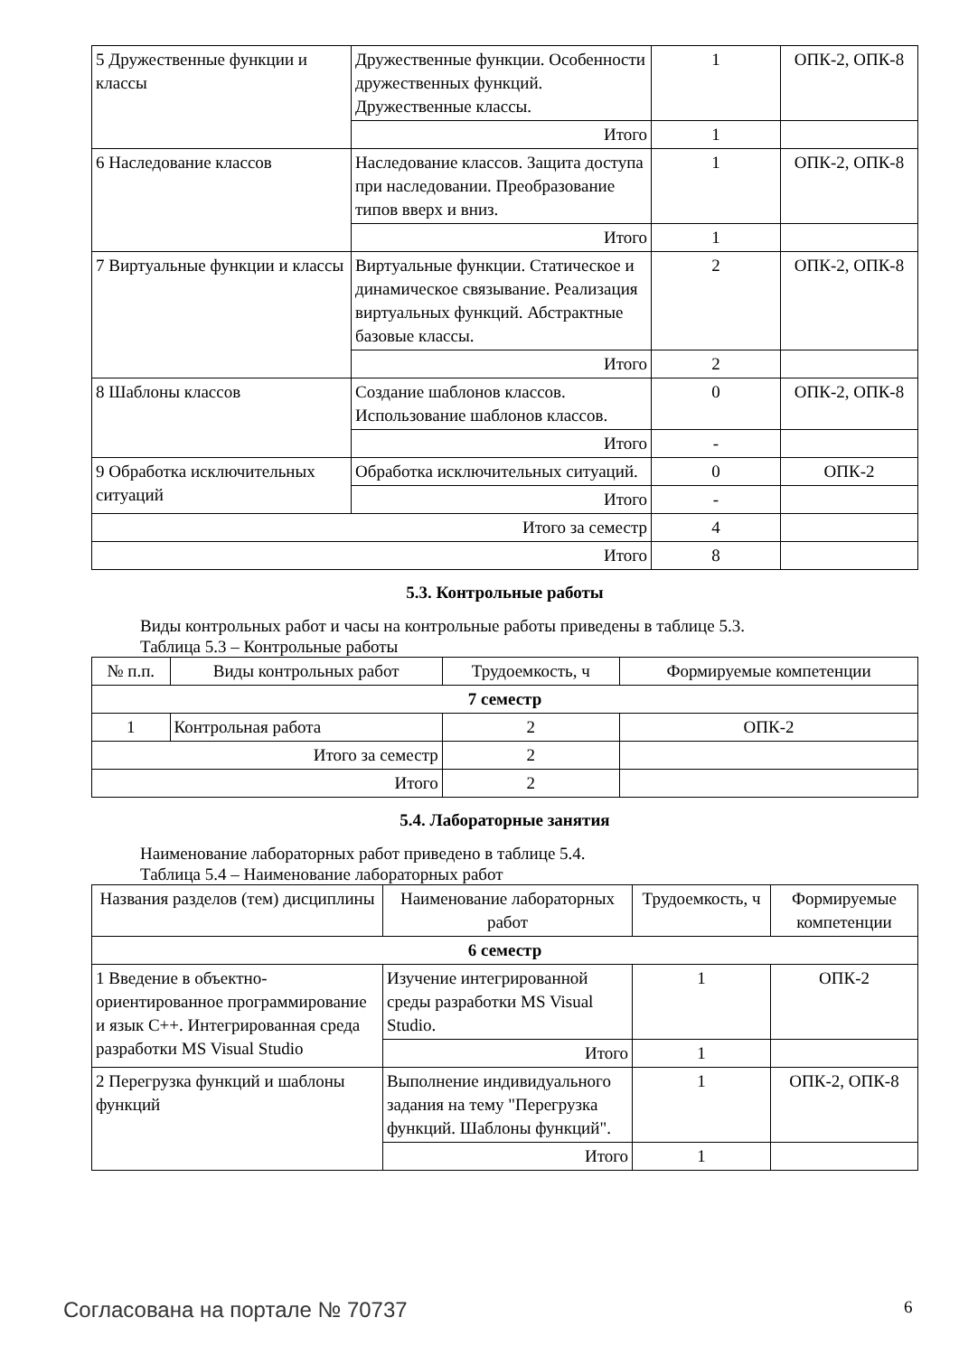| 5 Дружественные функции и классы | Дружественные функции. Особенности дружественных функций. Дружественные классы. | 1 | ОПК-2, ОПК-8 |
| | Итого | 1 | |
| 6 Наследование классов | Наследование классов. Защита доступа при наследовании. Преобразование типов вверх и вниз. | 1 | ОПК-2, ОПК-8 |
| | Итого | 1 | |
| 7 Виртуальные функции и классы | Виртуальные функции. Статическое и динамическое связывание. Реализация виртуальных функций. Абстрактные базовые классы. | 2 | ОПК-2, ОПК-8 |
| | Итого | 2 | |
| 8 Шаблоны классов | Создание шаблонов классов. Использование шаблонов классов. | 0 | ОПК-2, ОПК-8 |
| | Итого | - | |
| 9 Обработка исключительных ситуаций | Обработка исключительных ситуаций. | 0 | ОПК-2 |
| | Итого | - | |
| Итого за семестр | | 4 | |
| Итого | | 8 | |
5.3. Контрольные работы
Виды контрольных работ и часы на контрольные работы приведены в таблице 5.3.
Таблица 5.3 – Контрольные работы
| № п.п. | Виды контрольных работ | Трудоемкость, ч | Формируемые компетенции |
| --- | --- | --- | --- |
| 7 семестр | | | |
| 1 | Контрольная работа | 2 | ОПК-2 |
| Итого за семестр | | 2 | |
| Итого | | 2 | |
5.4. Лабораторные занятия
Наименование лабораторных работ приведено в таблице 5.4.
Таблица 5.4 – Наименование лабораторных работ
| Названия разделов (тем) дисциплины | Наименование лабораторных работ | Трудоемкость, ч | Формируемые компетенции |
| --- | --- | --- | --- |
| 6 семестр | | | |
| 1 Введение в объектно-ориентированное программирование и язык C++. Интегрированная среда разработки MS Visual Studio | Изучение интегрированной среды разработки MS Visual Studio. | 1 | ОПК-2 |
| | Итого | 1 | |
| 2 Перегрузка функций и шаблоны функций | Выполнение индивидуального задания на тему "Перегрузка функций. Шаблоны функций". | 1 | ОПК-2, ОПК-8 |
| | Итого | 1 | |
Согласована на портале № 70737 6